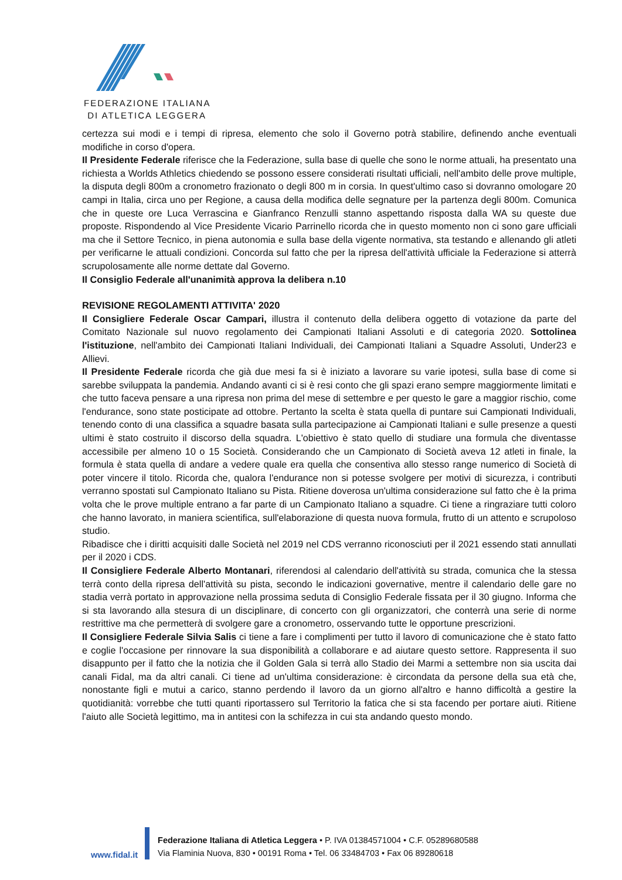FEDERAZIONE ITALIANA
DI ATLETICA LEGGERA
certezza sui modi e i tempi di ripresa, elemento che solo il Governo potrà stabilire, definendo anche eventuali modifiche in corso d'opera.
Il Presidente Federale riferisce che la Federazione, sulla base di quelle che sono le norme attuali, ha presentato una richiesta a Worlds Athletics chiedendo se possono essere considerati risultati ufficiali, nell'ambito delle prove multiple, la disputa degli 800m a cronometro frazionato o degli 800 m in corsia. In quest'ultimo caso si dovranno omologare 20 campi in Italia, circa uno per Regione, a causa della modifica delle segnature per la partenza degli 800m. Comunica che in queste ore Luca Verrascina e Gianfranco Renzulli stanno aspettando risposta dalla WA su queste due proposte. Rispondendo al Vice Presidente Vicario Parrinello ricorda che in questo momento non ci sono gare ufficiali ma che il Settore Tecnico, in piena autonomia e sulla base della vigente normativa, sta testando e allenando gli atleti per verificarne le attuali condizioni. Concorda sul fatto che per la ripresa dell'attività ufficiale la Federazione si atterrà scrupolosamente alle norme dettate dal Governo.
Il Consiglio Federale all'unanimità approva la delibera n.10
REVISIONE REGOLAMENTI ATTIVITA' 2020
Il Consigliere Federale Oscar Campari, illustra il contenuto della delibera oggetto di votazione da parte del Comitato Nazionale sul nuovo regolamento dei Campionati Italiani Assoluti e di categoria 2020. Sottolinea l'istituzione, nell'ambito dei Campionati Italiani Individuali, dei Campionati Italiani a Squadre Assoluti, Under23 e Allievi.
Il Presidente Federale ricorda che già due mesi fa si è iniziato a lavorare su varie ipotesi, sulla base di come si sarebbe sviluppata la pandemia. Andando avanti ci si è resi conto che gli spazi erano sempre maggiormente limitati e che tutto faceva pensare a una ripresa non prima del mese di settembre e per questo le gare a maggior rischio, come l'endurance, sono state posticipate ad ottobre. Pertanto la scelta è stata quella di puntare sui Campionati Individuali, tenendo conto di una classifica a squadre basata sulla partecipazione ai Campionati Italiani e sulle presenze a questi ultimi è stato costruito il discorso della squadra. L'obiettivo è stato quello di studiare una formula che diventasse accessibile per almeno 10 o 15 Società. Considerando che un Campionato di Società aveva 12 atleti in finale, la formula è stata quella di andare a vedere quale era quella che consentiva allo stesso range numerico di Società di poter vincere il titolo. Ricorda che, qualora l'endurance non si potesse svolgere per motivi di sicurezza, i contributi verranno spostati sul Campionato Italiano su Pista. Ritiene doverosa un'ultima considerazione sul fatto che è la prima volta che le prove multiple entrano a far parte di un Campionato Italiano a squadre. Ci tiene a ringraziare tutti coloro che hanno lavorato, in maniera scientifica, sull'elaborazione di questa nuova formula, frutto di un attento e scrupoloso studio.
Ribadisce che i diritti acquisiti dalle Società nel 2019 nel CDS verranno riconosciuti per il 2021 essendo stati annullati per il 2020 i CDS.
Il Consigliere Federale Alberto Montanari, riferendosi al calendario dell'attività su strada, comunica che la stessa terrà conto della ripresa dell'attività su pista, secondo le indicazioni governative, mentre il calendario delle gare no stadia verrà portato in approvazione nella prossima seduta di Consiglio Federale fissata per il 30 giugno. Informa che si sta lavorando alla stesura di un disciplinare, di concerto con gli organizzatori, che conterrà una serie di norme restrittive ma che permetterà di svolgere gare a cronometro, osservando tutte le opportune prescrizioni.
Il Consigliere Federale Silvia Salis ci tiene a fare i complimenti per tutto il lavoro di comunicazione che è stato fatto e coglie l'occasione per rinnovare la sua disponibilità a collaborare e ad aiutare questo settore. Rappresenta il suo disappunto per il fatto che la notizia che il Golden Gala si terrà allo Stadio dei Marmi a settembre non sia uscita dai canali Fidal, ma da altri canali. Ci tiene ad un'ultima considerazione: è circondata da persone della sua età che, nonostante figli e mutui a carico, stanno perdendo il lavoro da un giorno all'altro e hanno difficoltà a gestire la quotidianità: vorrebbe che tutti quanti riportassero sul Territorio la fatica che si sta facendo per portare aiuti. Ritiene l'aiuto alle Società legittimo, ma in antitesi con la schifezza in cui sta andando questo mondo.
www.fidal.it
Federazione Italiana di Atletica Leggera • P. IVA 01384571004 • C.F. 05289680588
Via Flaminia Nuova, 830 • 00191 Roma • Tel. 06 33484703 • Fax 06 89280618